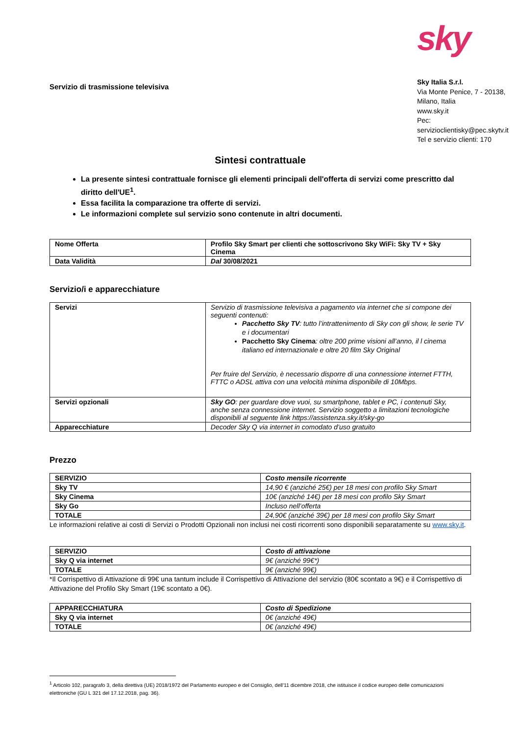Servizio di trasmissione televisiva
sky
Sky Italia S.r.l.
Via Monte Penice, 7 - 20138, Milano, Italia
www.sky.it
Pec:
servizioclientisky@pec.skytv.it
Tel e servizio clienti: 170
Sintesi contrattuale
La presente sintesi contrattuale fornisce gli elementi principali dell'offerta di servizi come prescritto dal diritto dell'UE<sup>1</sup>.
Essa facilita la comparazione tra offerte di servizi.
Le informazioni complete sul servizio sono contenute in altri documenti.
| Nome Offerta | Profilo Sky Smart per clienti che sottoscrivono Sky WiFi: Sky TV + Sky Cinema |
| Data Validità | Dal 30/08/2021 |
Servizio/i e apparecchiature
| Servizi | Servizio di trasmissione televisiva a pagamento via internet che si compone dei seguenti contenuti: Pacchetto Sky TV : tutto l’intrattenimento di Sky con gli show, le serie TV e i documentari Pacchetto Sky Cinema : oltre 200 prime visioni all’anno, il l cinema italiano ed internazionale e oltre 20 film Sky Original Per fruire del Servizio, è necessario disporre di una connessione internet FTTH, FTTC o ADSL attiva con una velocità minima disponibile di 10Mbps. |
| Servizi opzionali | Sky GO : per guardare dove vuoi, su smartphone, tablet e PC, i contenuti Sky, anche senza connessione internet. Servizio soggetto a limitazioni tecnologiche disponibili al seguente link https://assistenza.sky.it/sky-go |
| Apparecchiature | Decoder Sky Q via internet in comodato d’uso gratuito |
Prezzo
| SERVIZIO | Costo mensile ricorrente |
| Sky TV | 14,90 € (anziché 25€) per 18 mesi con profilo Sky Smart |
| Sky Cinema | 10€ (anziché 14€) per 18 mesi con profilo Sky Smart |
| Sky Go | Incluso nell’offerta |
| TOTALE | 24,90€ (anziché 39€) per 18 mesi con profilo Sky Smart |
Le informazioni relative ai costi di Servizi o Prodotti Opzionali non inclusi nei costi ricorrenti sono disponibili separatamente su www.sky.it.
| SERVIZIO | Costo di attivazione |
| Sky Q via internet | 9€ (anziché 99€*) |
| TOTALE | 9€ (anziché 99€) |
*Il Corrispettivo di Attivazione di 99€ una tantum include il Corrispettivo di Attivazione del servizio (80€ scontato a 9€) e il Corrispettivo di Attivazione del Profilo Sky Smart (19€ scontato a 0€).
| APPARECCHIATURA | Costo di Spedizione |
| Sky Q via internet | 0€ (anziché 49€) |
| TOTALE | 0€ (anziché 49€) |
<sup>1</sup> Articolo 102, paragrafo 3, della direttiva (UE) 2018/1972 del Parlamento europeo e del Consiglio, dell'11 dicembre 2018, che istituisce il codice europeo delle comunicazioni elettroniche (GU L 321 del 17.12.2018, pag. 36).